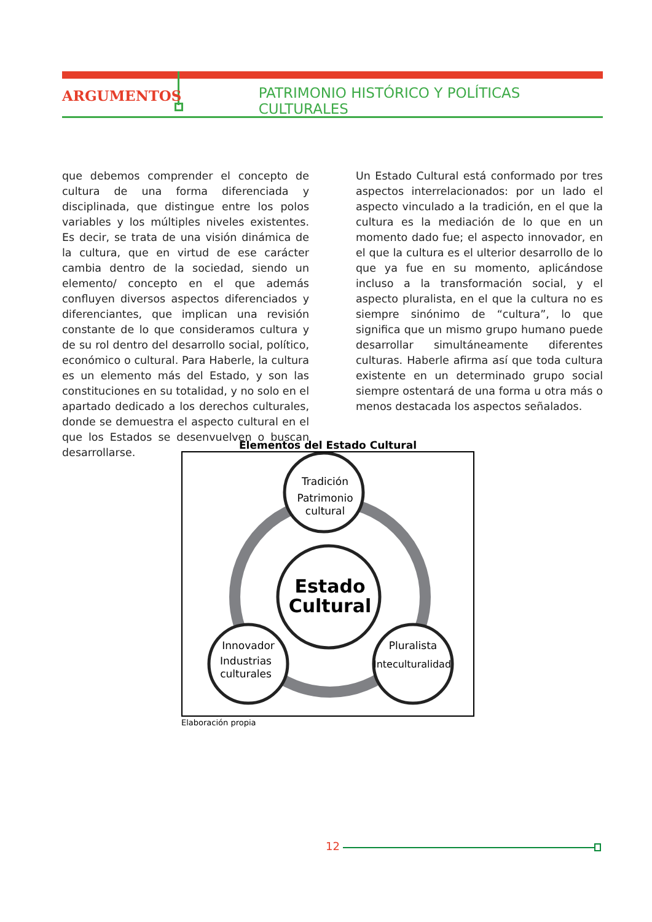ARGUMENTOS
PATRIMONIO HISTÓRICO Y POLÍTICAS CULTURALES
que debemos comprender el concepto de cultura de una forma diferenciada y disciplinada, que distingue entre los polos variables y los múltiples niveles existentes. Es decir, se trata de una visión dinámica de la cultura, que en virtud de ese carácter cambia dentro de la sociedad, siendo un elemento/ concepto en el que además confluyen diversos aspectos diferenciados y diferenciantes, que implican una revisión constante de lo que consideramos cultura y de su rol dentro del desarrollo social, político, económico o cultural. Para Haberle, la cultura es un elemento más del Estado, y son las constituciones en su totalidad, y no solo en el apartado dedicado a los derechos culturales, donde se demuestra el aspecto cultural en el que los Estados se desenvuelven o buscan desarrollarse.
Un Estado Cultural está conformado por tres aspectos interrelacionados: por un lado el aspecto vinculado a la tradición, en el que la cultura es la mediación de lo que en un momento dado fue; el aspecto innovador, en el que la cultura es el ulterior desarrollo de lo que ya fue en su momento, aplicándose incluso a la transformación social, y el aspecto pluralista, en el que la cultura no es siempre sinónimo de “cultura”, lo que significa que un mismo grupo humano puede desarrollar simultáneamente diferentes culturas. Haberle afirma así que toda cultura existente en un determinado grupo social siempre ostentará de una forma u otra más o menos destacada los aspectos señalados.
Elementos del Estado Cultural
Tradición
Patrimonio
cultural
Estado
Cultural
Innovador
Industrias
culturales
Pluralista
Inteculturalidad
Elaboración propia
12